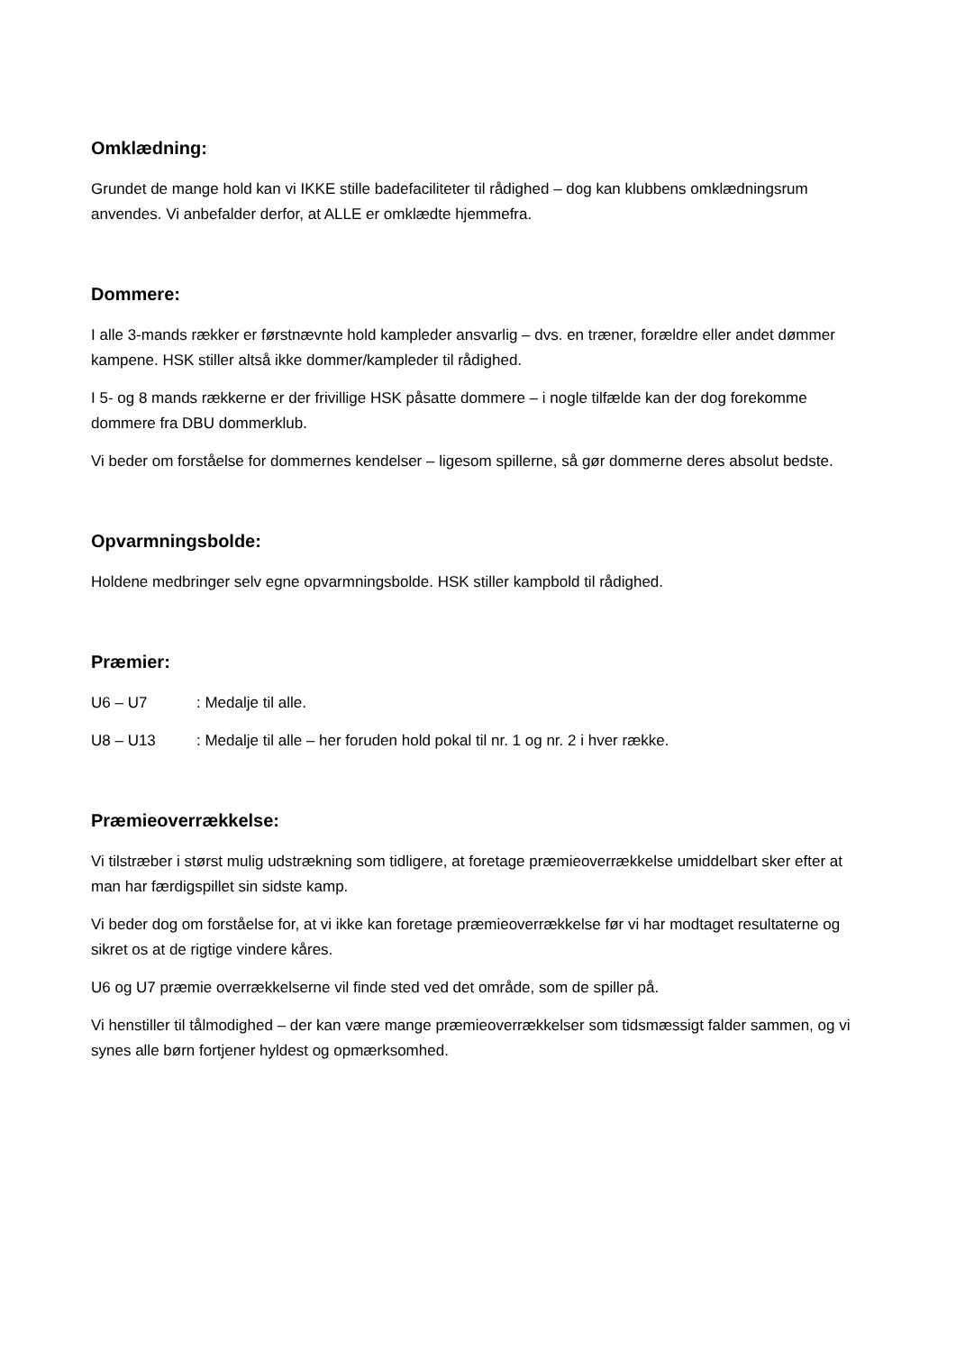Omklædning:
Grundet de mange hold kan vi IKKE stille badefaciliteter til rådighed – dog kan klubbens omklædningsrum anvendes. Vi anbefalder derfor, at ALLE er omklædte hjemmefra.
Dommere:
I alle 3-mands rækker er førstnævnte hold kampleder ansvarlig – dvs. en træner, forældre eller andet dømmer kampene. HSK stiller altså ikke dommer/kampleder til rådighed.
I 5- og 8 mands rækkerne er der frivillige HSK påsatte dommere – i nogle tilfælde kan der dog forekomme dommere fra DBU dommerklub.
Vi beder om forståelse for dommernes kendelser – ligesom spillerne, så gør dommerne deres absolut bedste.
Opvarmningsbolde:
Holdene medbringer selv egne opvarmningsbolde. HSK stiller kampbold til rådighed.
Præmier:
U6 – U7 : Medalje til alle.
U8 – U13 : Medalje til alle – her foruden hold pokal til nr. 1 og nr. 2 i hver række.
Præmieoverrækkelse:
Vi tilstræber i størst mulig udstrækning som tidligere, at foretage præmieoverrækkelse umiddelbart sker efter at man har færdigspillet sin sidste kamp.
Vi beder dog om forståelse for, at vi ikke kan foretage præmieoverrækkelse før vi har modtaget resultaterne og sikret os at de rigtige vindere kåres.
U6 og U7 præmie overrækkelserne vil finde sted ved det område, som de spiller på.
Vi henstiller til tålmodighed – der kan være mange præmieoverrækkelser som tidsmæssigt falder sammen, og vi synes alle børn fortjener hyldest og opmærksomhed.